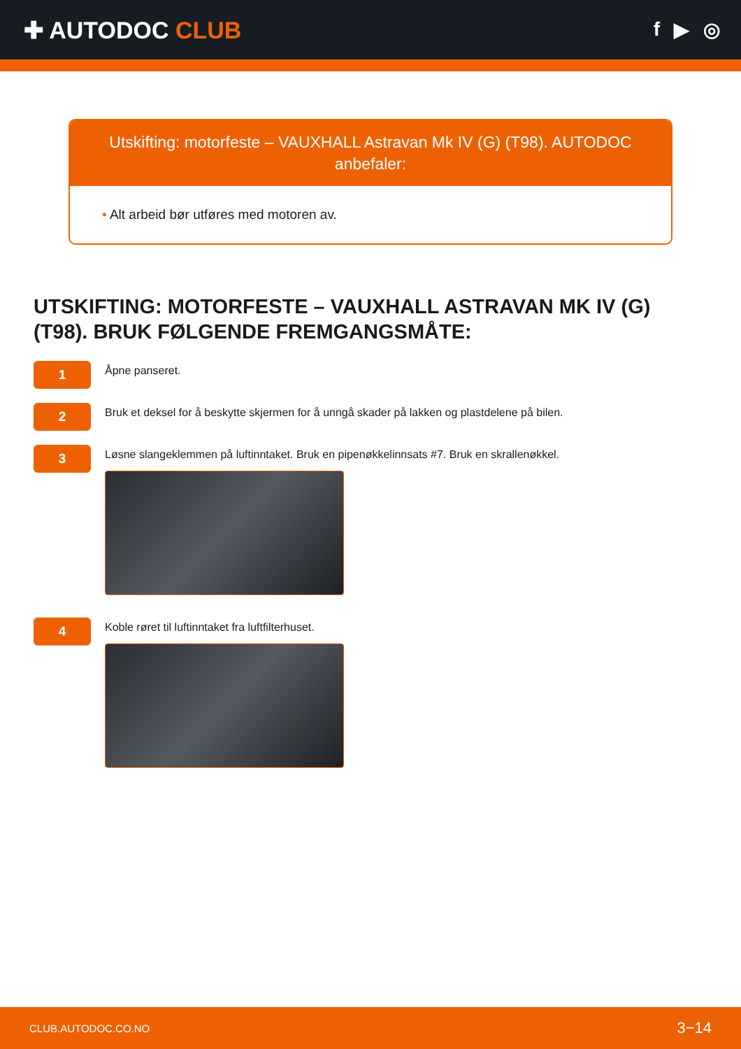✚ AUTODOC CLUB
f ▶ ◎
Utskifting: motorfeste – VAUXHALL Astravan Mk IV (G) (T98). AUTODOC anbefaler:
• Alt arbeid bør utføres med motoren av.
UTSKIFTING: MOTORFESTE – VAUXHALL ASTRAVAN MK IV (G) (T98). BRUK FØLGENDE FREMGANGSMÅTE:
1
Åpne panseret.
2
Bruk et deksel for å beskytte skjermen for å unngå skader på lakken og plastdelene på bilen.
3
Løsne slangeklemmen på luftinntaket. Bruk en pipenøkkelinnsats #7. Bruk en skrallenøkkel.
4
Koble røret til luftinntaket fra luftfilterhuset.
CLUB.AUTODOC.CO.NO 3−14